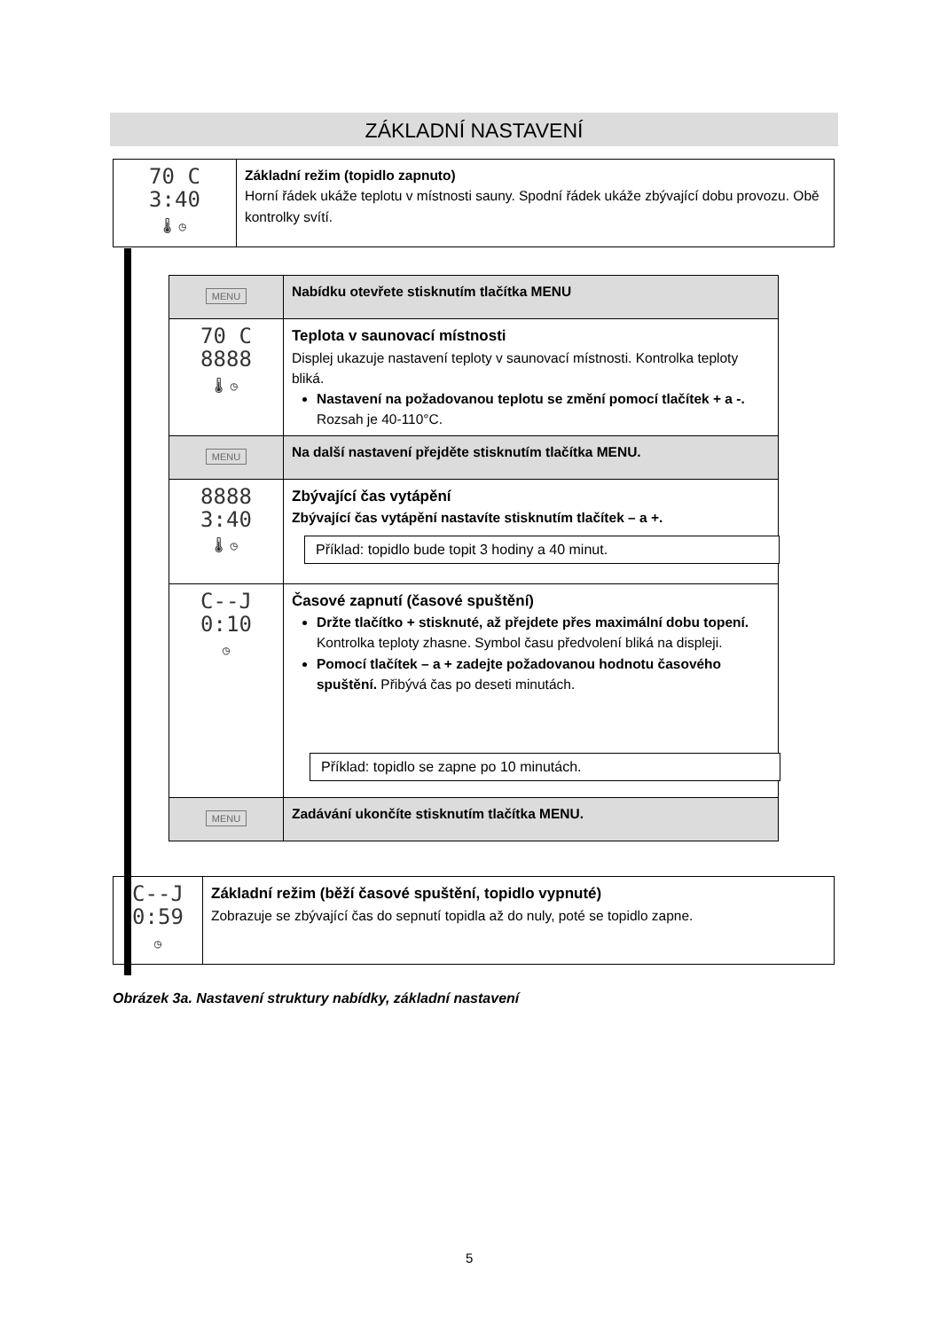ZÁKLADNÍ NASTAVENÍ
| 70 C 3:40 🌡 ◷ | Základní režim (topidlo zapnuto) Horní řádek ukáže teplotu v místnosti sauny. Spodní řádek ukáže zbývající dobu provozu. Obě kontrolky svítí. |
| MENU | Nabídku otevřete stisknutím tlačítka MENU |
| 70 C 8888 🌡 ◷ | Teplota v saunovací místnosti Displej ukazuje nastavení teploty v saunovací místnosti. Kontrolka teploty bliká. Nastavení na požadovanou teplotu se změní pomocí tlačítek + a -. Rozsah je 40-110°C. |
| MENU | Na další nastavení přejděte stisknutím tlačítka MENU. |
| 8888 3:40 🌡 ◷ | Zbývající čas vytápění Zbývající čas vytápění nastavíte stisknutím tlačítek – a +. |
| C--J 0:10 ◷ | Časové zapnutí (časové spuštění) Držte tlačítko + stisknuté, až přejdete přes maximální dobu topení. Kontrolka teploty zhasne. Symbol času předvolení bliká na displeji. Pomocí tlačítek – a + zadejte požadovanou hodnotu časového spuštění. Přibývá čas po deseti minutách. |
| MENU | Zadávání ukončíte stisknutím tlačítka MENU. |
Příklad: topidlo bude topit 3 hodiny a 40 minut.
Příklad: topidlo se zapne po 10 minutách.
| C--J 0:59 ◷ | Základní režim (běží časové spuštění, topidlo vypnuté) Zobrazuje se zbývající čas do sepnutí topidla až do nuly, poté se topidlo zapne. |
Obrázek 3a. Nastavení struktury nabídky, základní nastavení
5